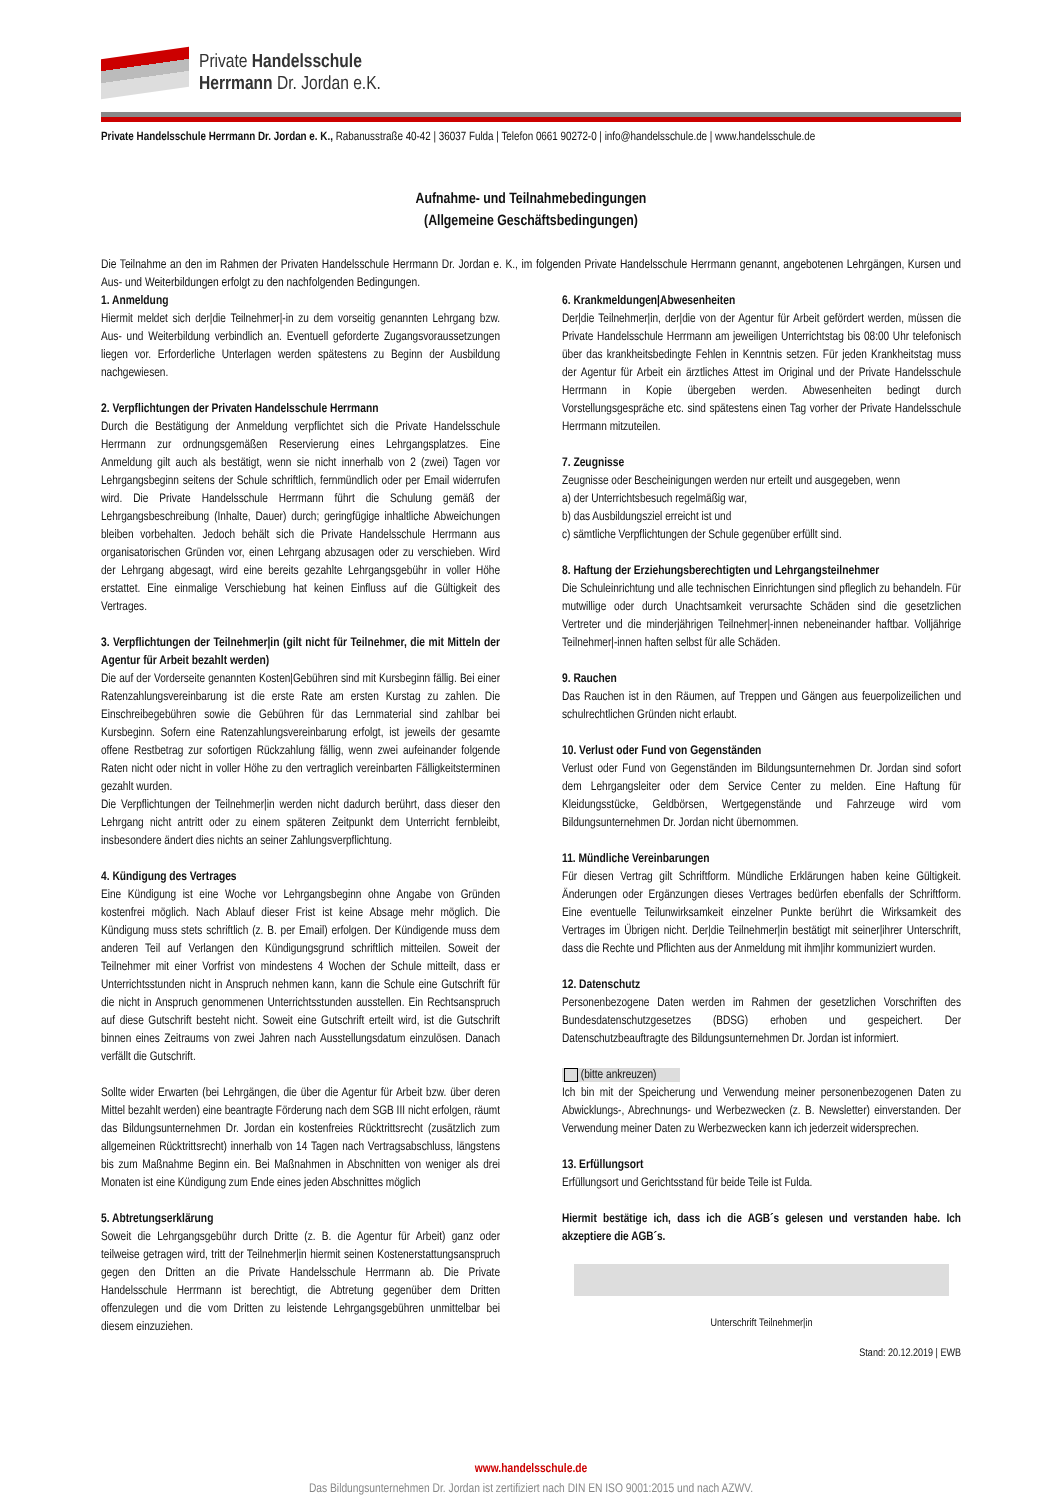Private Handelsschule
Herrmann Dr. Jordan e.K.
Private Handelsschule Herrmann Dr. Jordan e. K., Rabanusstraße 40-42 | 36037 Fulda | Telefon 0661 90272-0 | info@handelsschule.de | www.handelsschule.de
Aufnahme- und Teilnahmebedingungen
(Allgemeine Geschäftsbedingungen)
Die Teilnahme an den im Rahmen der Privaten Handelsschule Herrmann Dr. Jordan e. K., im folgenden Private Handelsschule Herrmann genannt, angebotenen Lehrgängen, Kursen und Aus- und Weiterbildungen erfolgt zu den nachfolgenden Bedingungen.
1. Anmeldung
Hiermit meldet sich der|die Teilnehmer|-in zu dem vorseitig genannten Lehrgang bzw. Aus- und Weiterbildung verbindlich an. Eventuell geforderte Zugangsvoraussetzungen liegen vor. Erforderliche Unterlagen werden spätestens zu Beginn der Ausbildung nachgewiesen.
2. Verpflichtungen der Privaten Handelsschule Herrmann
Durch die Bestätigung der Anmeldung verpflichtet sich die Private Handelsschule Herrmann zur ordnungsgemäßen Reservierung eines Lehrgangsplatzes. Eine Anmeldung gilt auch als bestätigt, wenn sie nicht innerhalb von 2 (zwei) Tagen vor Lehrgangsbeginn seitens der Schule schriftlich, fernmündlich oder per Email widerrufen wird. Die Private Handelsschule Herrmann führt die Schulung gemäß der Lehrgangsbeschreibung (Inhalte, Dauer) durch; geringfügige inhaltliche Abweichungen bleiben vorbehalten. Jedoch behält sich die Private Handelsschule Herrmann aus organisatorischen Gründen vor, einen Lehrgang abzusagen oder zu verschieben. Wird der Lehrgang abgesagt, wird eine bereits gezahlte Lehrgangsgebühr in voller Höhe erstattet. Eine einmalige Verschiebung hat keinen Einfluss auf die Gültigkeit des Vertrages.
3. Verpflichtungen der Teilnehmer|in (gilt nicht für Teilnehmer, die mit Mitteln der Agentur für Arbeit bezahlt werden)
Die auf der Vorderseite genannten Kosten|Gebühren sind mit Kursbeginn fällig. Bei einer Ratenzahlungsvereinbarung ist die erste Rate am ersten Kurstag zu zahlen. Die Einschreibegebühren sowie die Gebühren für das Lernmaterial sind zahlbar bei Kursbeginn. Sofern eine Ratenzahlungsvereinbarung erfolgt, ist jeweils der gesamte offene Restbetrag zur sofortigen Rückzahlung fällig, wenn zwei aufeinander folgende Raten nicht oder nicht in voller Höhe zu den vertraglich vereinbarten Fälligkeitsterminen gezahlt wurden.
Die Verpflichtungen der Teilnehmer|in werden nicht dadurch berührt, dass dieser den Lehrgang nicht antritt oder zu einem späteren Zeitpunkt dem Unterricht fernbleibt, insbesondere ändert dies nichts an seiner Zahlungsverpflichtung.
4. Kündigung des Vertrages
Eine Kündigung ist eine Woche vor Lehrgangsbeginn ohne Angabe von Gründen kostenfrei möglich. Nach Ablauf dieser Frist ist keine Absage mehr möglich. Die Kündigung muss stets schriftlich (z. B. per Email) erfolgen. Der Kündigende muss dem anderen Teil auf Verlangen den Kündigungsgrund schriftlich mitteilen. Soweit der Teilnehmer mit einer Vorfrist von mindestens 4 Wochen der Schule mitteilt, dass er Unterrichtsstunden nicht in Anspruch nehmen kann, kann die Schule eine Gutschrift für die nicht in Anspruch genommenen Unterrichtsstunden ausstellen. Ein Rechtsanspruch auf diese Gutschrift besteht nicht. Soweit eine Gutschrift erteilt wird, ist die Gutschrift binnen eines Zeitraums von zwei Jahren nach Ausstellungsdatum einzulösen. Danach verfällt die Gutschrift.
Sollte wider Erwarten (bei Lehrgängen, die über die Agentur für Arbeit bzw. über deren Mittel bezahlt werden) eine beantragte Förderung nach dem SGB III nicht erfolgen, räumt das Bildungsunternehmen Dr. Jordan ein kostenfreies Rücktrittsrecht (zusätzlich zum allgemeinen Rücktrittsrecht) innerhalb von 14 Tagen nach Vertragsabschluss, längstens bis zum Maßnahme Beginn ein. Bei Maßnahmen in Abschnitten von weniger als drei Monaten ist eine Kündigung zum Ende eines jeden Abschnittes möglich
5. Abtretungserklärung
Soweit die Lehrgangsgebühr durch Dritte (z. B. die Agentur für Arbeit) ganz oder teilweise getragen wird, tritt der Teilnehmer|in hiermit seinen Kostenerstattungsanspruch gegen den Dritten an die Private Handelsschule Herrmann ab. Die Private Handelsschule Herrmann ist berechtigt, die Abtretung gegenüber dem Dritten offenzulegen und die vom Dritten zu leistende Lehrgangsgebühren unmittelbar bei diesem einzuziehen.
6. Krankmeldungen|Abwesenheiten
Der|die Teilnehmer|in, der|die von der Agentur für Arbeit gefördert werden, müssen die Private Handelsschule Herrmann am jeweiligen Unterrichtstag bis 08:00 Uhr telefonisch über das krankheitsbedingte Fehlen in Kenntnis setzen. Für jeden Krankheitstag muss der Agentur für Arbeit ein ärztliches Attest im Original und der Private Handelsschule Herrmann in Kopie übergeben werden. Abwesenheiten bedingt durch Vorstellungsgespräche etc. sind spätestens einen Tag vorher der Private Handelsschule Herrmann mitzuteilen.
7. Zeugnisse
Zeugnisse oder Bescheinigungen werden nur erteilt und ausgegeben, wenn
a) der Unterrichtsbesuch regelmäßig war,
b) das Ausbildungsziel erreicht ist und
c) sämtliche Verpflichtungen der Schule gegenüber erfüllt sind.
8. Haftung der Erziehungsberechtigten und Lehrgangsteilnehmer
Die Schuleinrichtung und alle technischen Einrichtungen sind pfleglich zu behandeln. Für mutwillige oder durch Unachtsamkeit verursachte Schäden sind die gesetzlichen Vertreter und die minderjährigen Teilnehmer|-innen nebeneinander haftbar. Volljährige Teilnehmer|-innen haften selbst für alle Schäden.
9. Rauchen
Das Rauchen ist in den Räumen, auf Treppen und Gängen aus feuerpolizeilichen und schulrechtlichen Gründen nicht erlaubt.
10. Verlust oder Fund von Gegenständen
Verlust oder Fund von Gegenständen im Bildungsunternehmen Dr. Jordan sind sofort dem Lehrgangsleiter oder dem Service Center zu melden. Eine Haftung für Kleidungsstücke, Geldbörsen, Wertgegenstände und Fahrzeuge wird vom Bildungsunternehmen Dr. Jordan nicht übernommen.
11. Mündliche Vereinbarungen
Für diesen Vertrag gilt Schriftform. Mündliche Erklärungen haben keine Gültigkeit. Änderungen oder Ergänzungen dieses Vertrages bedürfen ebenfalls der Schriftform. Eine eventuelle Teilunwirksamkeit einzelner Punkte berührt die Wirksamkeit des Vertrages im Übrigen nicht. Der|die Teilnehmer|in bestätigt mit seiner|ihrer Unterschrift, dass die Rechte und Pflichten aus der Anmeldung mit ihm|ihr kommuniziert wurden.
12. Datenschutz
Personenbezogene Daten werden im Rahmen der gesetzlichen Vorschriften des Bundesdatenschutzgesetzes (BDSG) erhoben und gespeichert. Der Datenschutzbeauftragte des Bildungsunternehmen Dr. Jordan ist informiert.
(bitte ankreuzen)
Ich bin mit der Speicherung und Verwendung meiner personenbezogenen Daten zu Abwicklungs-, Abrechnungs- und Werbezwecken (z. B. Newsletter) einverstanden. Der Verwendung meiner Daten zu Werbezwecken kann ich jederzeit widersprechen.
13. Erfüllungsort
Erfüllungsort und Gerichtsstand für beide Teile ist Fulda.
Hiermit bestätige ich, dass ich die AGB´s gelesen und verstanden habe. Ich akzeptiere die AGB´s.
Unterschrift Teilnehmer|in
Stand: 20.12.2019 | EWB
www.handelsschule.de
Das Bildungsunternehmen Dr. Jordan ist zertifiziert nach DIN EN ISO 9001:2015 und nach AZWV.